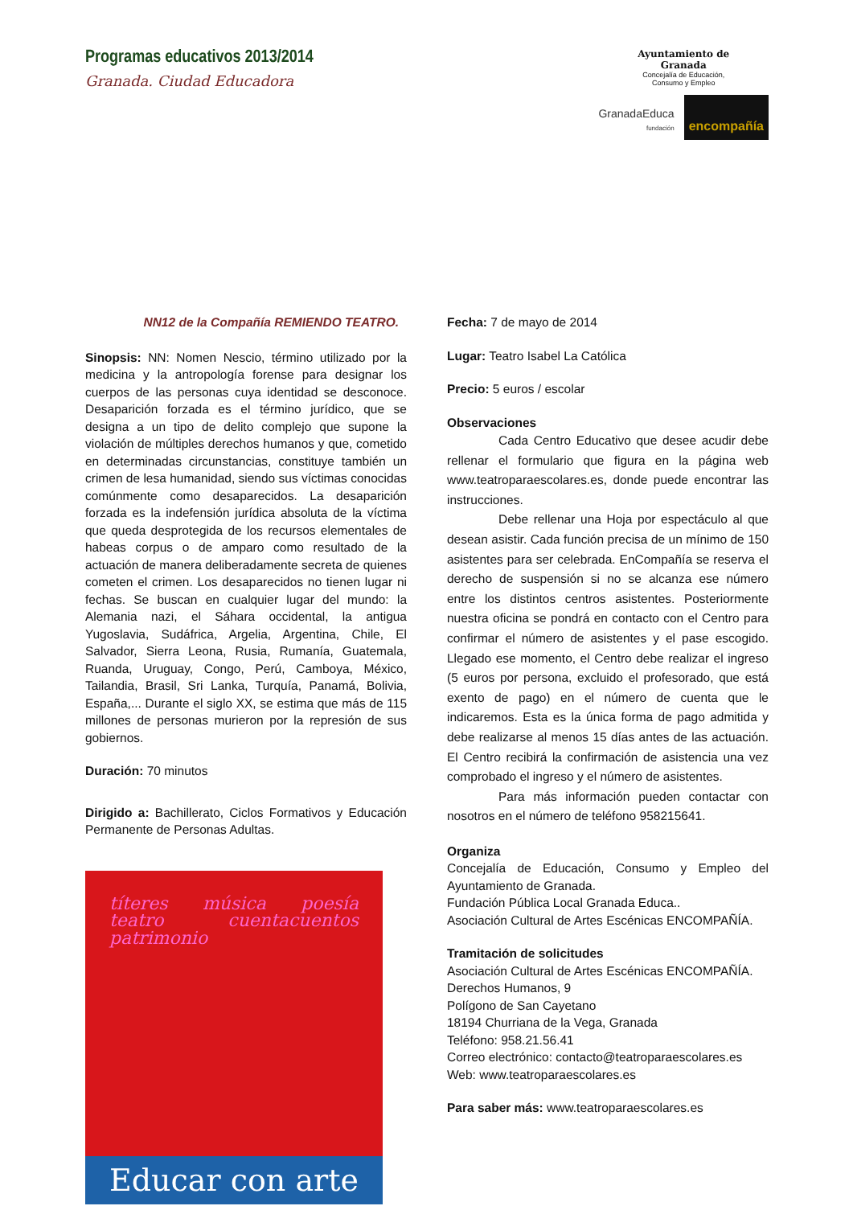Programas educativos 2013/2014
Granada. Ciudad Educadora
Ayuntamiento de
Granada
Concejalía de Educación,
Consumo y Empleo
GranadaEduca
fundación encompañía
NN12 de la Compañía REMIENDO TEATRO.
Sinopsis: NN: Nomen Nescio, término utilizado por la medicina y la antropología forense para designar los cuerpos de las personas cuya identidad se desconoce. Desaparición forzada es el término jurídico, que se designa a un tipo de delito complejo que supone la violación de múltiples derechos humanos y que, cometido en determinadas circunstancias, constituye también un crimen de lesa humanidad, siendo sus víctimas conocidas comúnmente como desaparecidos. La desaparición forzada es la indefensión jurídica absoluta de la víctima que queda desprotegida de los recursos elementales de habeas corpus o de amparo como resultado de la actuación de manera deliberadamente secreta de quienes cometen el crimen. Los desaparecidos no tienen lugar ni fechas. Se buscan en cualquier lugar del mundo: la Alemania nazi, el Sáhara occidental, la antigua Yugoslavia, Sudáfrica, Argelia, Argentina, Chile, El Salvador, Sierra Leona, Rusia, Rumanía, Guatemala, Ruanda, Uruguay, Congo, Perú, Camboya, México, Tailandia, Brasil, Sri Lanka, Turquía, Panamá, Bolivia, España,... Durante el siglo XX, se estima que más de 115 millones de personas murieron por la represión de sus gobiernos.
Duración: 70 minutos
Dirigido a: Bachillerato, Ciclos Formativos y Educación Permanente de Personas Adultas.
títeres música poesía teatro cuentacuentos patrimonio
Educar con arte
Fecha: 7 de mayo de 2014
Lugar: Teatro Isabel La Católica
Precio: 5 euros / escolar
Observaciones
Cada Centro Educativo que desee acudir debe rellenar el formulario que figura en la página web www.teatroparaescolares.es, donde puede encontrar las instrucciones.
Debe rellenar una Hoja por espectáculo al que desean asistir. Cada función precisa de un mínimo de 150 asistentes para ser celebrada. EnCompañía se reserva el derecho de suspensión si no se alcanza ese número entre los distintos centros asistentes. Posteriormente nuestra oficina se pondrá en contacto con el Centro para confirmar el número de asistentes y el pase escogido. Llegado ese momento, el Centro debe realizar el ingreso (5 euros por persona, excluido el profesorado, que está exento de pago) en el número de cuenta que le indicaremos. Esta es la única forma de pago admitida y debe realizarse al menos 15 días antes de las actuación. El Centro recibirá la confirmación de asistencia una vez comprobado el ingreso y el número de asistentes.
Para más información pueden contactar con nosotros en el número de teléfono 958215641.
Organiza
Concejalía de Educación, Consumo y Empleo del Ayuntamiento de Granada.
Fundación Pública Local Granada Educa..
Asociación Cultural de Artes Escénicas ENCOMPAÑÍA.
Tramitación de solicitudes
Asociación Cultural de Artes Escénicas ENCOMPAÑÍA.
Derechos Humanos, 9
Polígono de San Cayetano
18194 Churriana de la Vega, Granada
Teléfono: 958.21.56.41
Correo electrónico: contacto@teatroparaescolares.es
Web: www.teatroparaescolares.es
Para saber más: www.teatroparaescolares.es